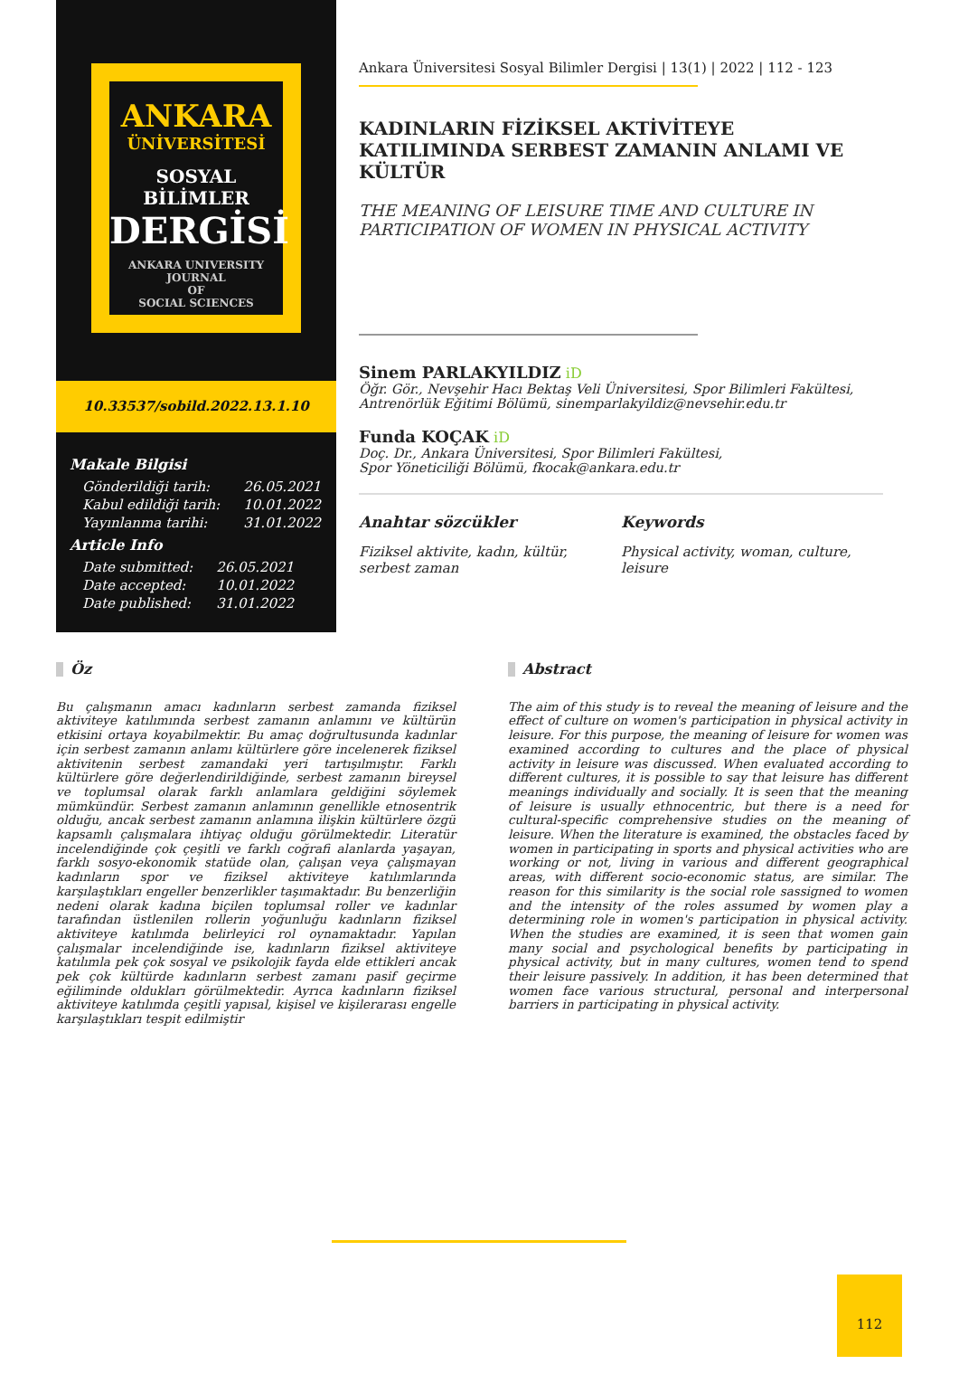ANKARA
ÜNİVERSİTESİ
SOSYAL BİLİMLER
DERGİSİ
ANKARA UNIVERSITY
JOURNAL
OF
SOCIAL SCIENCES
10.33537/sobild.2022.13.1.10
Makale Bilgisi
| Gönderildiği tarih: | 26.05.2021 |
| Kabul edildiği tarih: | 10.01.2022 |
| Yayınlanma tarihi: | 31.01.2022 |
Article Info
| Date submitted: | 26.05.2021 |
| Date accepted: | 10.01.2022 |
| Date published: | 31.01.2022 |
Ankara Üniversitesi Sosyal Bilimler Dergisi | 13(1) | 2022 | 112 - 123
KADINLARIN FİZİKSEL AKTİVİTEYE KATILIMINDA SERBEST ZAMANIN ANLAMI VE KÜLTÜR
THE MEANING OF LEISURE TIME AND CULTURE IN PARTICIPATION OF WOMEN IN PHYSICAL ACTIVITY
Sinem PARLAKYILDIZ iD
Öğr. Gör., Nevşehir Hacı Bektaş Veli Üniversitesi, Spor Bilimleri Fakültesi,
Antrenörlük Eğitimi Bölümü, sinemparlakyildiz@nevsehir.edu.tr
Funda KOÇAK iD
Doç. Dr., Ankara Üniversitesi, Spor Bilimleri Fakültesi,
Spor Yöneticiliği Bölümü, fkocak@ankara.edu.tr
Anahtar sözcükler
Fiziksel aktivite, kadın, kültür, serbest zaman
Keywords
Physical activity, woman, culture, leisure
Öz
Bu çalışmanın amacı kadınların serbest zamanda fiziksel aktiviteye katılımında serbest zamanın anlamını ve kültürün etkisini ortaya koyabilmektir. Bu amaç doğrultusunda kadınlar için serbest zamanın anlamı kültürlere göre incelenerek fiziksel aktivitenin serbest zamandaki yeri tartışılmıştır. Farklı kültürlere göre değerlendirildiğinde, serbest zamanın bireysel ve toplumsal olarak farklı anlamlara geldiğini söylemek mümkündür. Serbest zamanın anlamının genellikle etnosentrik olduğu, ancak serbest zamanın anlamına ilişkin kültürlere özgü kapsamlı çalışmalara ihtiyaç olduğu görülmektedir. Literatür incelendiğinde çok çeşitli ve farklı coğrafi alanlarda yaşayan, farklı sosyo-ekonomik statüde olan, çalışan veya çalışmayan kadınların spor ve fiziksel aktiviteye katılımlarında karşılaştıkları engeller benzerlikler taşımaktadır. Bu benzerliğin nedeni olarak kadına biçilen toplumsal roller ve kadınlar tarafından üstlenilen rollerin yoğunluğu kadınların fiziksel aktiviteye katılımda belirleyici rol oynamaktadır. Yapılan çalışmalar incelendiğinde ise, kadınların fiziksel aktiviteye katılımla pek çok sosyal ve psikolojik fayda elde ettikleri ancak pek çok kültürde kadınların serbest zamanı pasif geçirme eğiliminde oldukları görülmektedir. Ayrıca kadınların fiziksel aktiviteye katılımda çeşitli yapısal, kişisel ve kişilerarası engelle karşılaştıkları tespit edilmiştir
Abstract
The aim of this study is to reveal the meaning of leisure and the effect of culture on women's participation in physical activity in leisure. For this purpose, the meaning of leisure for women was examined according to cultures and the place of physical activity in leisure was discussed. When evaluated according to different cultures, it is possible to say that leisure has different meanings individually and socially. It is seen that the meaning of leisure is usually ethnocentric, but there is a need for cultural-specific comprehensive studies on the meaning of leisure. When the literature is examined, the obstacles faced by women in participating in sports and physical activities who are working or not, living in various and different geographical areas, with different socio-economic status, are similar. The reason for this similarity is the social role sassigned to women and the intensity of the roles assumed by women play a determining role in women's participation in physical activity. When the studies are examined, it is seen that women gain many social and psychological benefits by participating in physical activity, but in many cultures, women tend to spend their leisure passively. In addition, it has been determined that women face various structural, personal and interpersonal barriers in participating in physical activity.
112